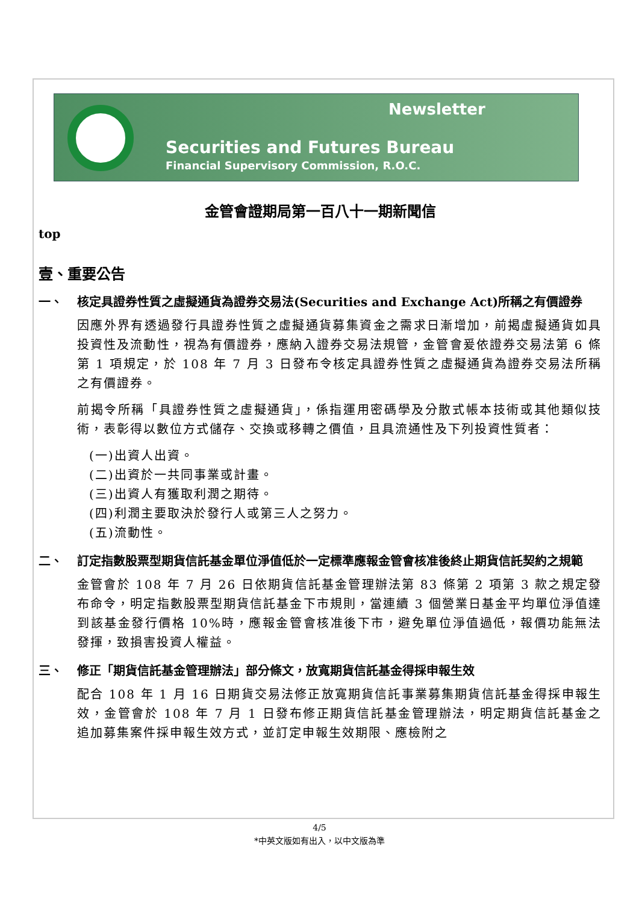Newsletter
Securities and Futures Bureau
Financial Supervisory Commission, R.O.C.
金管會證期局第一百八十一期新聞信
top
壹、重要公告
一、 核定具證券性質之虛擬通貨為證券交易法(Securities and Exchange Act)所稱之有價證券
因應外界有透過發行具證券性質之虛擬通貨募集資金之需求日漸增加，前揭虛擬通貨如具投資性及流動性，視為有價證券，應納入證券交易法規管，金管會爰依證券交易法第 6 條第 1 項規定，於 108 年 7 月 3 日發布令核定具證券性質之虛擬通貨為證券交易法所稱之有價證券。
前揭令所稱「具證券性質之虛擬通貨」，係指運用密碼學及分散式帳本技術或其他類似技術，表彰得以數位方式儲存、交換或移轉之價值，且具流通性及下列投資性質者：
(一)出資人出資。
(二)出資於一共同事業或計畫。
(三)出資人有獲取利潤之期待。
(四)利潤主要取決於發行人或第三人之努力。
(五)流動性。
二、 訂定指數股票型期貨信託基金單位淨值低於一定標準應報金管會核准後終止期貨信託契約之規範
金管會於 108 年 7 月 26 日依期貨信託基金管理辦法第 83 條第 2 項第 3 款之規定發布命令，明定指數股票型期貨信託基金下市規則，當連續 3 個營業日基金平均單位淨值達到該基金發行價格 10%時，應報金管會核准後下市，避免單位淨值過低，報價功能無法發揮，致損害投資人權益。
三、 修正「期貨信託基金管理辦法」部分條文，放寬期貨信託基金得採申報生效
配合 108 年 1 月 16 日期貨交易法修正放寬期貨信託事業募集期貨信託基金得採申報生效，金管會於 108 年 7 月 1 日發布修正期貨信託基金管理辦法，明定期貨信託基金之追加募集案件採申報生效方式，並訂定申報生效期限、應檢附之
4/5
*中英文版如有出入，以中文版為準